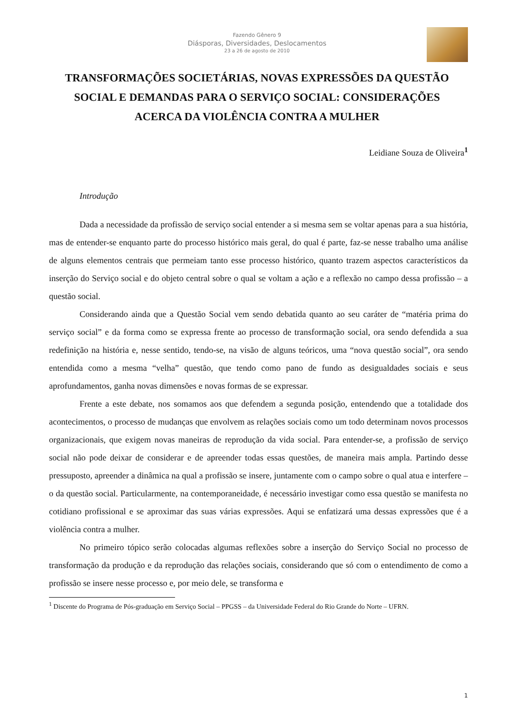Fazendo Gênero 9
Diásporas, Diversidades, Deslocamentos
23 a 26 de agosto de 2010
TRANSFORMAÇÕES SOCIETÁRIAS, NOVAS EXPRESSÕES DA QUESTÃO SOCIAL E DEMANDAS PARA O SERVIÇO SOCIAL: CONSIDERAÇÕES ACERCA DA VIOLÊNCIA CONTRA A MULHER
Leidiane Souza de Oliveira<sup>1</sup>
Introdução
Dada a necessidade da profissão de serviço social entender a si mesma sem se voltar apenas para a sua história, mas de entender-se enquanto parte do processo histórico mais geral, do qual é parte, faz-se nesse trabalho uma análise de alguns elementos centrais que permeiam tanto esse processo histórico, quanto trazem aspectos característicos da inserção do Serviço social e do objeto central sobre o qual se voltam a ação e a reflexão no campo dessa profissão – a questão social.
Considerando ainda que a Questão Social vem sendo debatida quanto ao seu caráter de “matéria prima do serviço social” e da forma como se expressa frente ao processo de transformação social, ora sendo defendida a sua redefinição na história e, nesse sentido, tendo-se, na visão de alguns teóricos, uma “nova questão social”, ora sendo entendida como a mesma “velha” questão, que tendo como pano de fundo as desigualdades sociais e seus aprofundamentos, ganha novas dimensões e novas formas de se expressar.
Frente a este debate, nos somamos aos que defendem a segunda posição, entendendo que a totalidade dos acontecimentos, o processo de mudanças que envolvem as relações sociais como um todo determinam novos processos organizacionais, que exigem novas maneiras de reprodução da vida social. Para entender-se, a profissão de serviço social não pode deixar de considerar e de apreender todas essas questões, de maneira mais ampla. Partindo desse pressuposto, apreender a dinâmica na qual a profissão se insere, juntamente com o campo sobre o qual atua e interfere – o da questão social. Particularmente, na contemporaneidade, é necessário investigar como essa questão se manifesta no cotidiano profissional e se aproximar das suas várias expressões. Aqui se enfatizará uma dessas expressões que é a violência contra a mulher.
No primeiro tópico serão colocadas algumas reflexões sobre a inserção do Serviço Social no processo de transformação da produção e da reprodução das relações sociais, considerando que só com o entendimento de como a profissão se insere nesse processo e, por meio dele, se transforma e
<sup>1</sup> Discente do Programa de Pós-graduação em Serviço Social – PPGSS – da Universidade Federal do Rio Grande do Norte – UFRN.
1